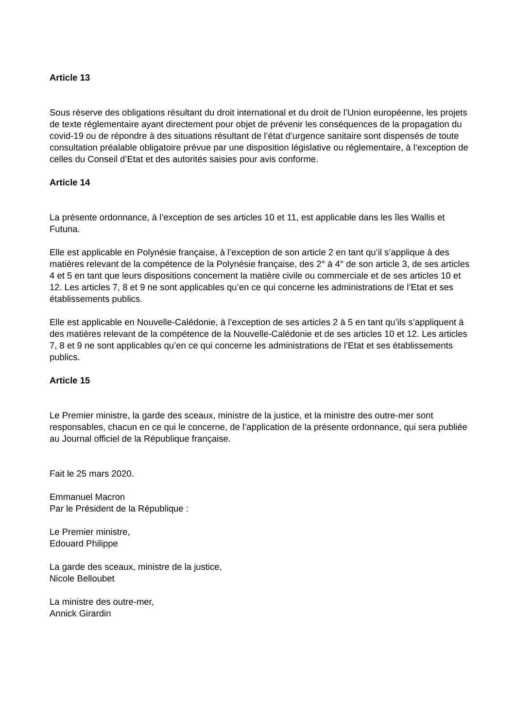Article 13
Sous réserve des obligations résultant du droit international et du droit de l’Union européenne, les projets de texte réglementaire ayant directement pour objet de prévenir les conséquences de la propagation du covid-19 ou de répondre à des situations résultant de l’état d’urgence sanitaire sont dispensés de toute consultation préalable obligatoire prévue par une disposition législative ou réglementaire, à l’exception de celles du Conseil d’Etat et des autorités saisies pour avis conforme.
Article 14
La présente ordonnance, à l’exception de ses articles 10 et 11, est applicable dans les îles Wallis et Futuna.
Elle est applicable en Polynésie française, à l’exception de son article 2 en tant qu’il s’applique à des matières relevant de la compétence de la Polynésie française, des 2° à 4° de son article 3, de ses articles 4 et 5 en tant que leurs dispositions concernent la matière civile ou commerciale et de ses articles 10 et 12. Les articles 7, 8 et 9 ne sont applicables qu’en ce qui concerne les administrations de l’Etat et ses établissements publics.
Elle est applicable en Nouvelle-Calédonie, à l’exception de ses articles 2 à 5 en tant qu’ils s’appliquent à des matières relevant de la compétence de la Nouvelle-Calédonie et de ses articles 10 et 12. Les articles 7, 8 et 9 ne sont applicables qu’en ce qui concerne les administrations de l’Etat et ses établissements publics.
Article 15
Le Premier ministre, la garde des sceaux, ministre de la justice, et la ministre des outre-mer sont responsables, chacun en ce qui le concerne, de l’application de la présente ordonnance, qui sera publiée au Journal officiel de la République française.
Fait le 25 mars 2020.
Emmanuel Macron
Par le Président de la République :
Le Premier ministre,
Edouard Philippe
La garde des sceaux, ministre de la justice,
Nicole Belloubet
La ministre des outre-mer,
Annick Girardin